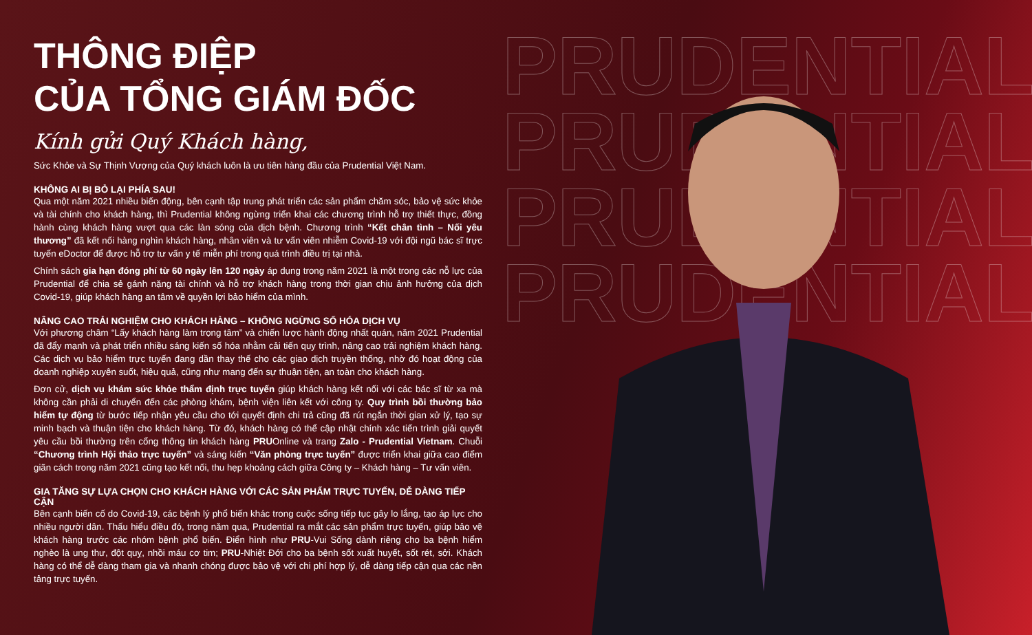PRUDENTIAL
PRUDENTIAL
PRUDENTIAL
PRUDENTIAL
THÔNG ĐIỆP
CỦA TỔNG GIÁM ĐỐC
Kính gửi Quý Khách hàng,
Sức Khỏe và Sự Thịnh Vượng của Quý khách luôn là ưu tiên hàng đầu của Prudential Việt Nam.
KHÔNG AI BỊ BỎ LẠI PHÍA SAU!
Qua một năm 2021 nhiều biến động, bên cạnh tập trung phát triển các sản phẩm chăm sóc, bảo vệ sức khỏe và tài chính cho khách hàng, thì Prudential không ngừng triển khai các chương trình hỗ trợ thiết thực, đồng hành cùng khách hàng vượt qua các làn sóng của dịch bệnh. Chương trình “Kết chân tình – Nối yêu thương” đã kết nối hàng nghìn khách hàng, nhân viên và tư vấn viên nhiễm Covid-19 với đội ngũ bác sĩ trực tuyến eDoctor để được hỗ trợ tư vấn y tế miễn phí trong quá trình điều trị tại nhà.
Chính sách gia hạn đóng phí từ 60 ngày lên 120 ngày áp dụng trong năm 2021 là một trong các nỗ lực của Prudential để chia sẻ gánh nặng tài chính và hỗ trợ khách hàng trong thời gian chịu ảnh hưởng của dịch Covid-19, giúp khách hàng an tâm về quyền lợi bảo hiểm của mình.
NÂNG CAO TRẢI NGHIỆM CHO KHÁCH HÀNG – KHÔNG NGỪNG SỐ HÓA DỊCH VỤ
Với phương châm “Lấy khách hàng làm trọng tâm” và chiến lược hành động nhất quán, năm 2021 Prudential đã đẩy mạnh và phát triển nhiều sáng kiến số hóa nhằm cải tiến quy trình, nâng cao trải nghiệm khách hàng. Các dịch vụ bảo hiểm trực tuyến đang dần thay thế cho các giao dịch truyền thống, nhờ đó hoạt động của doanh nghiệp xuyên suốt, hiệu quả, cũng như mang đến sự thuận tiện, an toàn cho khách hàng.
Đơn cử, dịch vụ khám sức khỏe thẩm định trực tuyến giúp khách hàng kết nối với các bác sĩ từ xa mà không cần phải di chuyển đến các phòng khám, bệnh viện liên kết với công ty. Quy trình bồi thường bảo hiểm tự động từ bước tiếp nhận yêu cầu cho tới quyết định chi trả cũng đã rút ngắn thời gian xử lý, tạo sự minh bạch và thuận tiện cho khách hàng. Từ đó, khách hàng có thể cập nhật chính xác tiến trình giải quyết yêu cầu bồi thường trên cổng thông tin khách hàng PRUOnline và trang Zalo - Prudential Vietnam. Chuỗi “Chương trình Hội thảo trực tuyến” và sáng kiến “Văn phòng trực tuyến” được triển khai giữa cao điểm giãn cách trong năm 2021 cũng tạo kết nối, thu hẹp khoảng cách giữa Công ty – Khách hàng – Tư vấn viên.
GIA TĂNG SỰ LỰA CHỌN CHO KHÁCH HÀNG VỚI CÁC SẢN PHẨM TRỰC TUYẾN, DỄ DÀNG TIẾP CẬN
Bên cạnh biến cố do Covid-19, các bệnh lý phổ biến khác trong cuộc sống tiếp tục gây lo lắng, tạo áp lực cho nhiều người dân. Thấu hiểu điều đó, trong năm qua, Prudential ra mắt các sản phẩm trực tuyến, giúp bảo vệ khách hàng trước các nhóm bệnh phổ biến. Điển hình như PRU-Vui Sống dành riêng cho ba bệnh hiểm nghèo là ung thư, đột quỵ, nhồi máu cơ tim; PRU-Nhiệt Đới cho ba bệnh sốt xuất huyết, sốt rét, sởi. Khách hàng có thể dễ dàng tham gia và nhanh chóng được bảo vệ với chi phí hợp lý, dễ dàng tiếp cận qua các nền tảng trực tuyến.